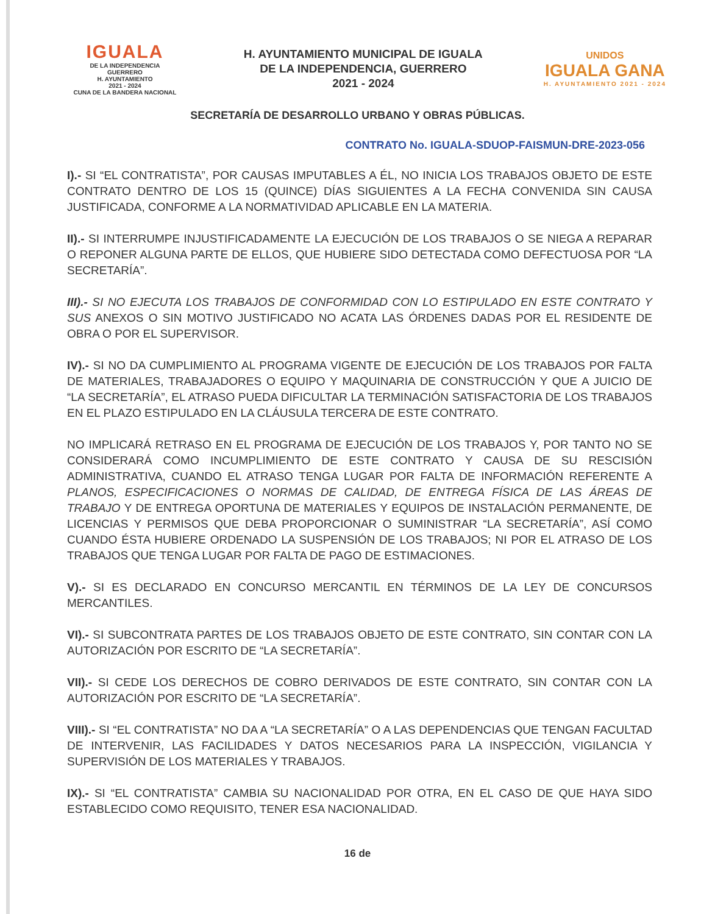IGUALA
DE LA INDEPENDENCIA
GUERRERO
H. AYUNTAMIENTO
2021 - 2024
CUNA DE LA BANDERA NACIONAL
H. AYUNTAMIENTO MUNICIPAL DE IGUALA
DE LA INDEPENDENCIA, GUERRERO
2021 - 2024
UNIDOS
IGUALA GANA
H. AYUNTAMIENTO 2021 - 2024
SECRETARÍA DE DESARROLLO URBANO Y OBRAS PÚBLICAS.
CONTRATO No. IGUALA-SDUOP-FAISMUN-DRE-2023-056
I).- SI “EL CONTRATISTA”, POR CAUSAS IMPUTABLES A ÉL, NO INICIA LOS TRABAJOS OBJETO DE ESTE CONTRATO DENTRO DE LOS 15 (QUINCE) DÍAS SIGUIENTES A LA FECHA CONVENIDA SIN CAUSA JUSTIFICADA, CONFORME A LA NORMATIVIDAD APLICABLE EN LA MATERIA.
II).- SI INTERRUMPE INJUSTIFICADAMENTE LA EJECUCIÓN DE LOS TRABAJOS O SE NIEGA A REPARAR O REPONER ALGUNA PARTE DE ELLOS, QUE HUBIERE SIDO DETECTADA COMO DEFECTUOSA POR “LA SECRETARÍA”.
III).- SI NO EJECUTA LOS TRABAJOS DE CONFORMIDAD CON LO ESTIPULADO EN ESTE CONTRATO Y SUS ANEXOS O SIN MOTIVO JUSTIFICADO NO ACATA LAS ÓRDENES DADAS POR EL RESIDENTE DE OBRA O POR EL SUPERVISOR.
IV).- SI NO DA CUMPLIMIENTO AL PROGRAMA VIGENTE DE EJECUCIÓN DE LOS TRABAJOS POR FALTA DE MATERIALES, TRABAJADORES O EQUIPO Y MAQUINARIA DE CONSTRUCCIÓN Y QUE A JUICIO DE “LA SECRETARÍA”, EL ATRASO PUEDA DIFICULTAR LA TERMINACIÓN SATISFACTORIA DE LOS TRABAJOS EN EL PLAZO ESTIPULADO EN LA CLÁUSULA TERCERA DE ESTE CONTRATO.
NO IMPLICARÁ RETRASO EN EL PROGRAMA DE EJECUCIÓN DE LOS TRABAJOS Y, POR TANTO NO SE CONSIDERARÁ COMO INCUMPLIMIENTO DE ESTE CONTRATO Y CAUSA DE SU RESCISIÓN ADMINISTRATIVA, CUANDO EL ATRASO TENGA LUGAR POR FALTA DE INFORMACIÓN REFERENTE A PLANOS, ESPECIFICACIONES O NORMAS DE CALIDAD, DE ENTREGA FÍSICA DE LAS ÁREAS DE TRABAJO Y DE ENTREGA OPORTUNA DE MATERIALES Y EQUIPOS DE INSTALACIÓN PERMANENTE, DE LICENCIAS Y PERMISOS QUE DEBA PROPORCIONAR O SUMINISTRAR “LA SECRETARÍA”, ASÍ COMO CUANDO ÉSTA HUBIERE ORDENADO LA SUSPENSIÓN DE LOS TRABAJOS; NI POR EL ATRASO DE LOS TRABAJOS QUE TENGA LUGAR POR FALTA DE PAGO DE ESTIMACIONES.
V).- SI ES DECLARADO EN CONCURSO MERCANTIL EN TÉRMINOS DE LA LEY DE CONCURSOS MERCANTILES.
VI).- SI SUBCONTRATA PARTES DE LOS TRABAJOS OBJETO DE ESTE CONTRATO, SIN CONTAR CON LA AUTORIZACIÓN POR ESCRITO DE “LA SECRETARÍA”.
VII).- SI CEDE LOS DERECHOS DE COBRO DERIVADOS DE ESTE CONTRATO, SIN CONTAR CON LA AUTORIZACIÓN POR ESCRITO DE “LA SECRETARÍA”.
VIII).- SI “EL CONTRATISTA” NO DA A “LA SECRETARÍA” O A LAS DEPENDENCIAS QUE TENGAN FACULTAD DE INTERVENIR, LAS FACILIDADES Y DATOS NECESARIOS PARA LA INSPECCIÓN, VIGILANCIA Y SUPERVISIÓN DE LOS MATERIALES Y TRABAJOS.
IX).- SI “EL CONTRATISTA” CAMBIA SU NACIONALIDAD POR OTRA, EN EL CASO DE QUE HAYA SIDO ESTABLECIDO COMO REQUISITO, TENER ESA NACIONALIDAD.
16 de